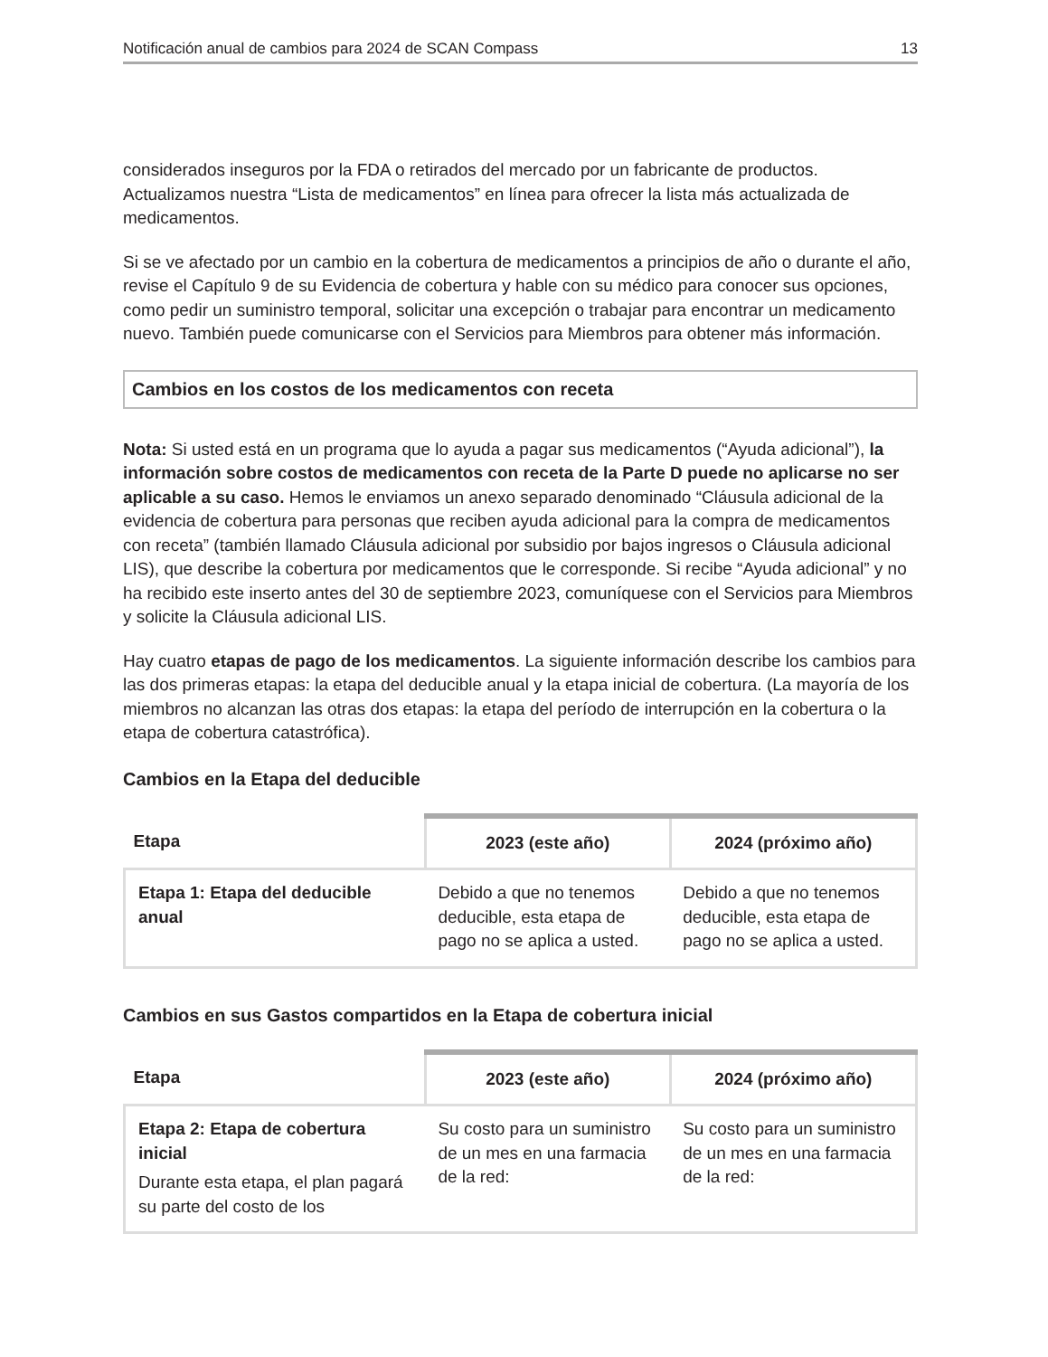Notificación anual de cambios para 2024 de SCAN Compass 13
considerados inseguros por la FDA o retirados del mercado por un fabricante de productos. Actualizamos nuestra “Lista de medicamentos” en línea para ofrecer la lista más actualizada de medicamentos.
Si se ve afectado por un cambio en la cobertura de medicamentos a principios de año o durante el año, revise el Capítulo 9 de su Evidencia de cobertura y hable con su médico para conocer sus opciones, como pedir un suministro temporal, solicitar una excepción o trabajar para encontrar un medicamento nuevo. También puede comunicarse con el Servicios para Miembros para obtener más información.
Cambios en los costos de los medicamentos con receta
Nota: Si usted está en un programa que lo ayuda a pagar sus medicamentos (“Ayuda adicional”), la información sobre costos de medicamentos con receta de la Parte D puede no aplicarse no ser aplicable a su caso. Hemos le enviamos un anexo separado denominado “Cláusula adicional de la evidencia de cobertura para personas que reciben ayuda adicional para la compra de medicamentos con receta” (también llamado Cláusula adicional por subsidio por bajos ingresos o Cláusula adicional LIS), que describe la cobertura por medicamentos que le corresponde. Si recibe “Ayuda adicional” y no ha recibido este inserto antes del 30 de septiembre 2023, comuníquese con el Servicios para Miembros y solicite la Cláusula adicional LIS.
Hay cuatro etapas de pago de los medicamentos. La siguiente información describe los cambios para las dos primeras etapas: la etapa del deducible anual y la etapa inicial de cobertura. (La mayoría de los miembros no alcanzan las otras dos etapas: la etapa del período de interrupción en la cobertura o la etapa de cobertura catastrófica).
Cambios en la Etapa del deducible
| Etapa | 2023 (este año) | 2024 (próximo año) |
| --- | --- | --- |
| Etapa 1: Etapa del deducible anual | Debido a que no tenemos deducible, esta etapa de pago no se aplica a usted. | Debido a que no tenemos deducible, esta etapa de pago no se aplica a usted. |
Cambios en sus Gastos compartidos en la Etapa de cobertura inicial
| Etapa | 2023 (este año) | 2024 (próximo año) |
| --- | --- | --- |
| Etapa 2: Etapa de cobertura inicial Durante esta etapa, el plan pagará su parte del costo de los | Su costo para un suministro de un mes en una farmacia de la red: | Su costo para un suministro de un mes en una farmacia de la red: |